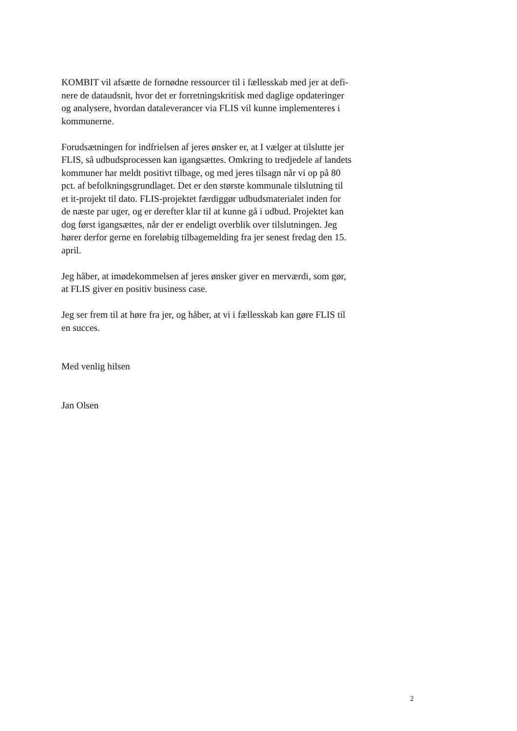KOMBIT vil afsætte de fornødne ressourcer til i fællesskab med jer at defi-
nere de dataudsnit, hvor det er forretningskritisk med daglige opdateringer
og analysere, hvordan dataleverancer via FLIS vil kunne implementeres i
kommunerne.
Forudsætningen for indfrielsen af jeres ønsker er, at I vælger at tilslutte jer
FLIS, så udbudsprocessen kan igangsættes. Omkring to tredjedele af landets
kommuner har meldt positivt tilbage, og med jeres tilsagn når vi op på 80
pct. af befolkningsgrundlaget. Det er den største kommunale tilslutning til
et it-projekt til dato. FLIS-projektet færdiggør udbudsmaterialet inden for
de næste par uger, og er derefter klar til at kunne gå i udbud. Projektet kan
dog først igangsættes, når der er endeligt overblik over tilslutningen. Jeg
hører derfor gerne en foreløbig tilbagemelding fra jer senest fredag den 15.
april.
Jeg håber, at imødekommelsen af jeres ønsker giver en merværdi, som gør,
at FLIS giver en positiv business case.
Jeg ser frem til at høre fra jer, og håber, at vi i fællesskab kan gøre FLIS til
en succes.
Med venlig hilsen
Jan Olsen
2